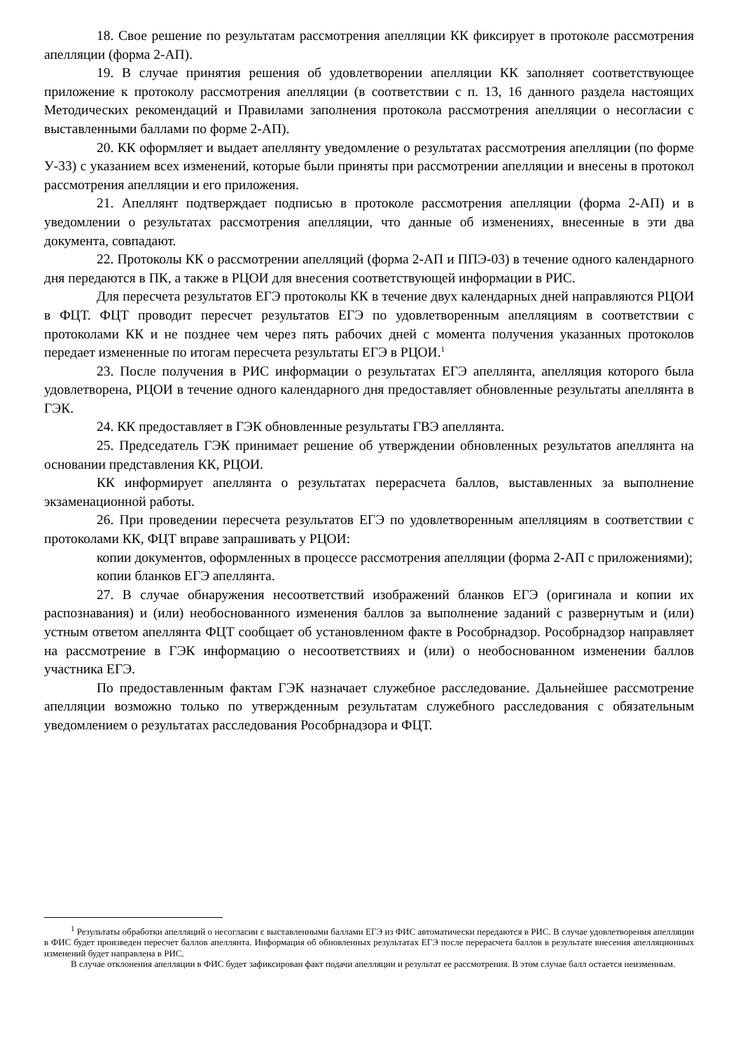18. Свое решение по результатам рассмотрения апелляции КК фиксирует в протоколе рассмотрения апелляции (форма 2-АП).
19. В случае принятия решения об удовлетворении апелляции КК заполняет соответствующее приложение к протоколу рассмотрения апелляции (в соответствии с п. 13, 16 данного раздела настоящих Методических рекомендаций и Правилами заполнения протокола рассмотрения апелляции о несогласии с выставленными баллами по форме 2-АП).
20. КК оформляет и выдает апеллянту уведомление о результатах рассмотрения апелляции (по форме У-33) с указанием всех изменений, которые были приняты при рассмотрении апелляции и внесены в протокол рассмотрения апелляции и его приложения.
21. Апеллянт подтверждает подписью в протоколе рассмотрения апелляции (форма 2-АП) и в уведомлении о результатах рассмотрения апелляции, что данные об изменениях, внесенные в эти два документа, совпадают.
22. Протоколы КК о рассмотрении апелляций (форма 2-АП и ППЭ-03) в течение одного календарного дня передаются в ПК, а также в РЦОИ для внесения соответствующей информации в РИС.
Для пересчета результатов ЕГЭ протоколы КК в течение двух календарных дней направляются РЦОИ в ФЦТ. ФЦТ проводит пересчет результатов ЕГЭ по удовлетворенным апелляциям в соответствии с протоколами КК и не позднее чем через пять рабочих дней с момента получения указанных протоколов передает измененные по итогам пересчета результаты ЕГЭ в РЦОИ.<sup>1</sup>
23. После получения в РИС информации о результатах ЕГЭ апеллянта, апелляция которого была удовлетворена, РЦОИ в течение одного календарного дня предоставляет обновленные результаты апеллянта в ГЭК.
24. КК предоставляет в ГЭК обновленные результаты ГВЭ апеллянта.
25. Председатель ГЭК принимает решение об утверждении обновленных результатов апеллянта на основании представления КК, РЦОИ.
КК информирует апеллянта о результатах перерасчета баллов, выставленных за выполнение экзаменационной работы.
26. При проведении пересчета результатов ЕГЭ по удовлетворенным апелляциям в соответствии с протоколами КК, ФЦТ вправе запрашивать у РЦОИ:
копии документов, оформленных в процессе рассмотрения апелляции (форма 2-АП с приложениями);
копии бланков ЕГЭ апеллянта.
27. В случае обнаружения несоответствий изображений бланков ЕГЭ (оригинала и копии их распознавания) и (или) необоснованного изменения баллов за выполнение заданий с развернутым и (или) устным ответом апеллянта ФЦТ сообщает об установленном факте в Рособрнадзор. Рособрнадзор направляет на рассмотрение в ГЭК информацию о несоответствиях и (или) о необоснованном изменении баллов участника ЕГЭ.
По предоставленным фактам ГЭК назначает служебное расследование. Дальнейшее рассмотрение апелляции возможно только по утвержденным результатам служебного расследования с обязательным уведомлением о результатах расследования Рособрнадзора и ФЦТ.
<sup>1</sup> Результаты обработки апелляций о несогласии с выставленными баллами ЕГЭ из ФИС автоматически передаются в РИС. В случае удовлетворения апелляции в ФИС будет произведен пересчет баллов апеллянта. Информация об обновленных результатах ЕГЭ после перерасчета баллов в результате внесения апелляционных изменений будет направлена в РИС.
В случае отклонения апелляции в ФИС будет зафиксирован факт подачи апелляции и результат ее рассмотрения. В этом случае балл остается неизменным.